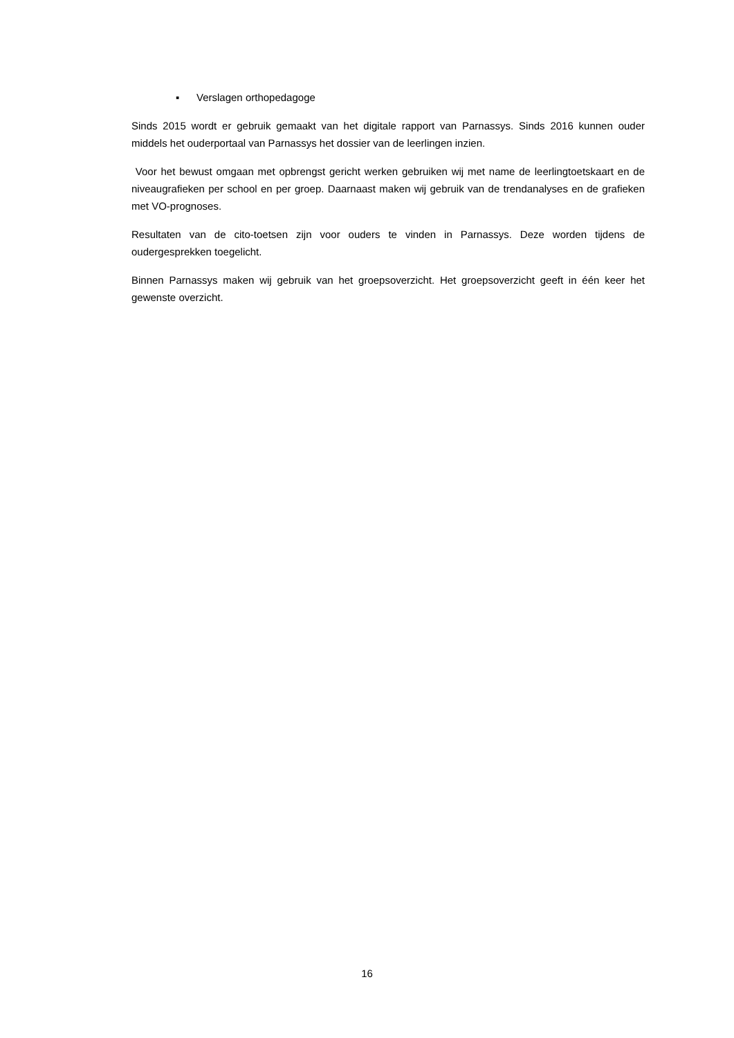▪ Verslagen orthopedagoge
Sinds 2015 wordt er gebruik gemaakt van het digitale rapport van Parnassys. Sinds 2016 kunnen ouder middels het ouderportaal van Parnassys het dossier van de leerlingen inzien.
Voor het bewust omgaan met opbrengst gericht werken gebruiken wij met name de leerlingtoetskaart en de niveaugrafieken per school en per groep. Daarnaast maken wij gebruik van de trendanalyses en de grafieken met VO-prognoses.
Resultaten van de cito-toetsen zijn voor ouders te vinden in Parnassys. Deze worden tijdens de oudergesprekken toegelicht.
Binnen Parnassys maken wij gebruik van het groepsoverzicht. Het groepsoverzicht geeft in één keer het gewenste overzicht.
16